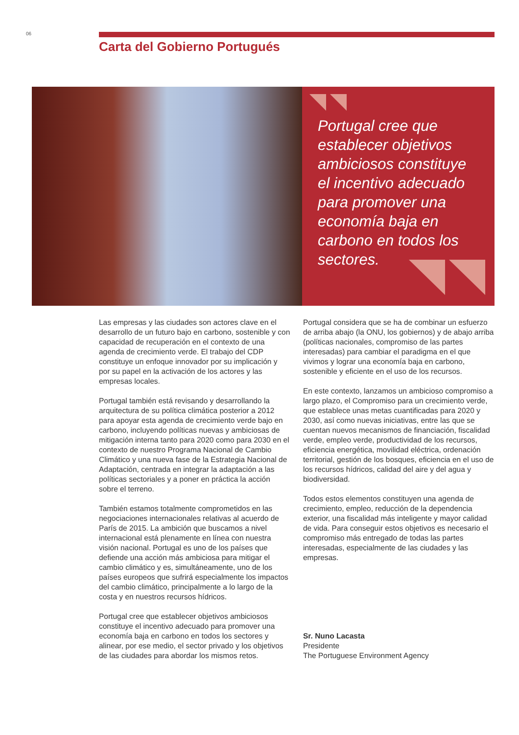06
Carta del Gobierno Portugués
Portugal cree que establecer objetivos ambiciosos constituye el incentivo adecuado para promover una economía baja en carbono en todos los sectores.
Las empresas y las ciudades son actores clave en el desarrollo de un futuro bajo en carbono, sostenible y con capacidad de recuperación en el contexto de una agenda de crecimiento verde. El trabajo del CDP constituye un enfoque innovador por su implicación y por su papel en la activación de los actores y las empresas locales.
Portugal también está revisando y desarrollando la arquitectura de su política climática posterior a 2012 para apoyar esta agenda de crecimiento verde bajo en carbono, incluyendo políticas nuevas y ambiciosas de mitigación interna tanto para 2020 como para 2030 en el contexto de nuestro Programa Nacional de Cambio Climático y una nueva fase de la Estrategia Nacional de Adaptación, centrada en integrar la adaptación a las políticas sectoriales y a poner en práctica la acción sobre el terreno.
También estamos totalmente comprometidos en las negociaciones internacionales relativas al acuerdo de París de 2015. La ambición que buscamos a nivel internacional está plenamente en línea con nuestra visión nacional. Portugal es uno de los países que defiende una acción más ambiciosa para mitigar el cambio climático y es, simultáneamente, uno de los países europeos que sufrirá especialmente los impactos del cambio climático, principalmente a lo largo de la costa y en nuestros recursos hídricos.
Portugal cree que establecer objetivos ambiciosos constituye el incentivo adecuado para promover una economía baja en carbono en todos los sectores y alinear, por ese medio, el sector privado y los objetivos de las ciudades para abordar los mismos retos.
Portugal considera que se ha de combinar un esfuerzo de arriba abajo (la ONU, los gobiernos) y de abajo arriba (políticas nacionales, compromiso de las partes interesadas) para cambiar el paradigma en el que vivimos y lograr una economía baja en carbono, sostenible y eficiente en el uso de los recursos.
En este contexto, lanzamos un ambicioso compromiso a largo plazo, el Compromiso para un crecimiento verde, que establece unas metas cuantificadas para 2020 y 2030, así como nuevas iniciativas, entre las que se cuentan nuevos mecanismos de financiación, fiscalidad verde, empleo verde, productividad de los recursos, eficiencia energética, movilidad eléctrica, ordenación territorial, gestión de los bosques, eficiencia en el uso de los recursos hídricos, calidad del aire y del agua y biodiversidad.
Todos estos elementos constituyen una agenda de crecimiento, empleo, reducción de la dependencia exterior, una fiscalidad más inteligente y mayor calidad de vida. Para conseguir estos objetivos es necesario el compromiso más entregado de todas las partes interesadas, especialmente de las ciudades y las empresas.
Sr. Nuno Lacasta
Presidente
The Portuguese Environment Agency